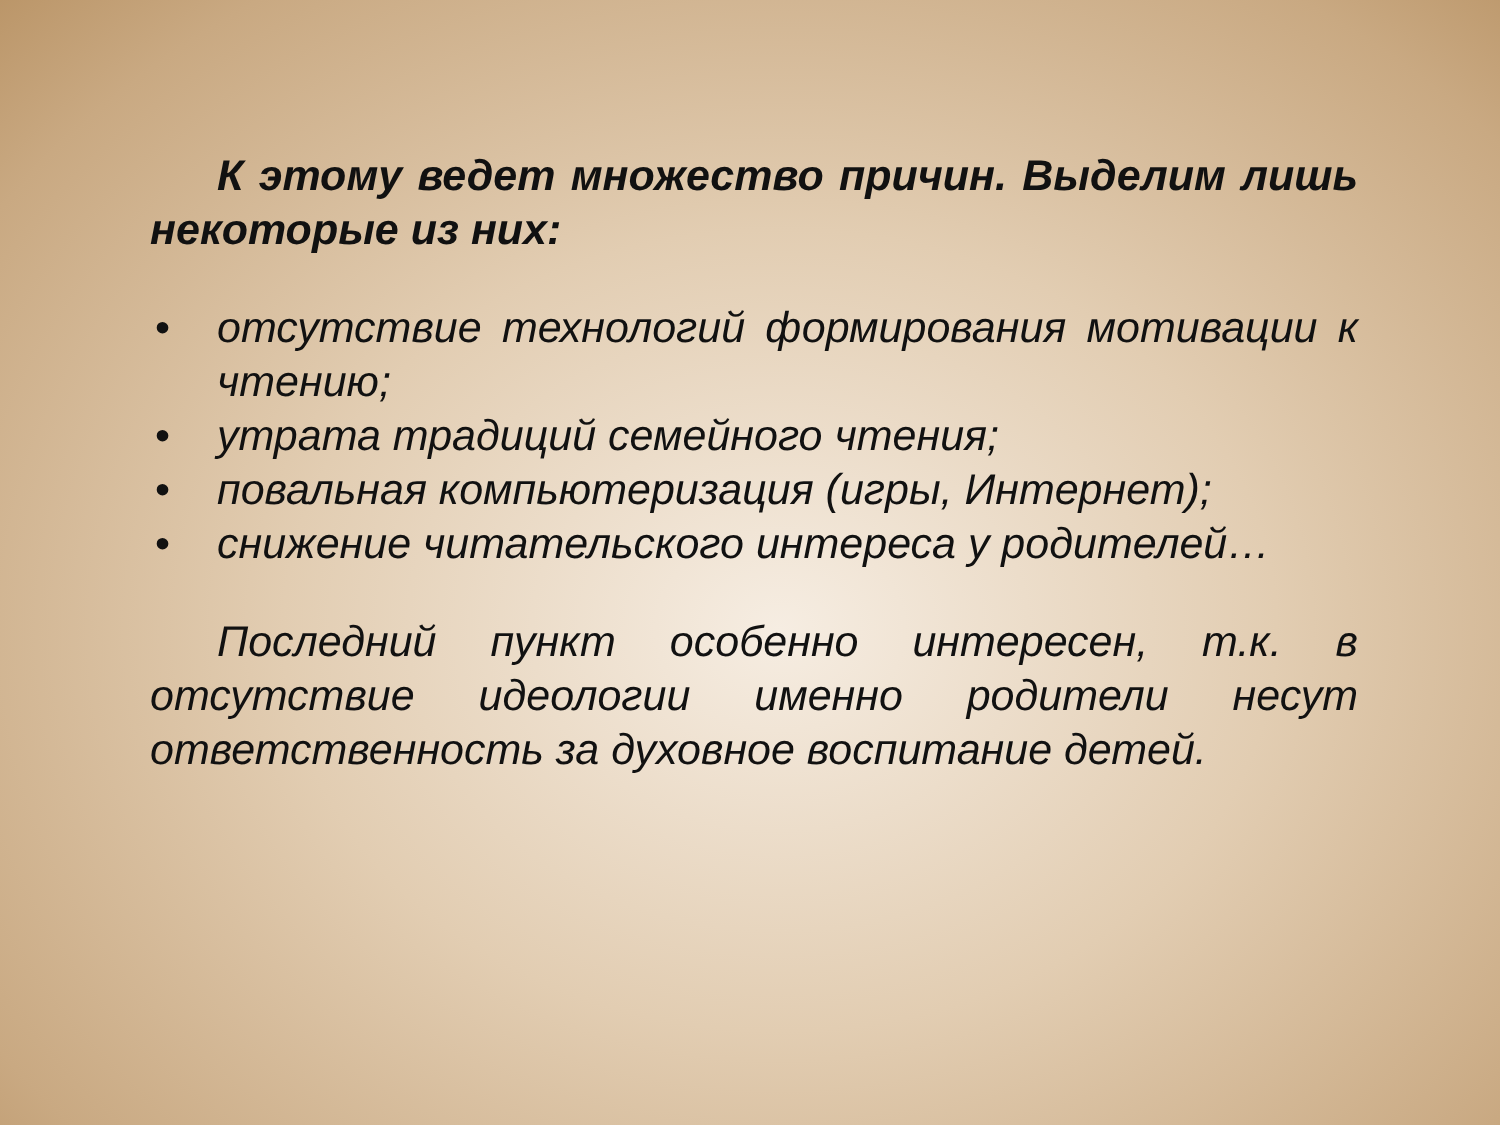К этому ведет множество причин. Выделим лишь некоторые из них:
• отсутствие технологий формирования мотивации к чтению;
• утрата традиций семейного чтения;
• повальная компьютеризация (игры, Интернет);
• снижение читательского интереса у родителей…
Последний пункт особенно интересен, т.к. в отсутствие идеологии именно родители несут ответственность за духовное воспитание детей.